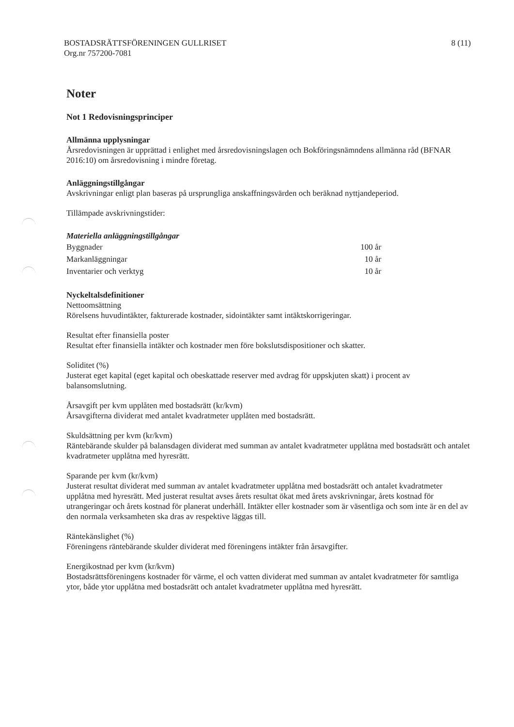BOSTADSRÄTTSFÖRENINGEN GULLRISET
Org.nr 757200-7081
8 (11)
Noter
Not 1 Redovisningsprinciper
Allmänna upplysningar
Årsredovisningen är upprättad i enlighet med årsredovisningslagen och Bokföringsnämndens allmänna råd (BFNAR 2016:10) om årsredovisning i mindre företag.
Anläggningstillgångar
Avskrivningar enligt plan baseras på ursprungliga anskaffningsvärden och beräknad nyttjandeperiod.
Tillämpade avskrivningstider:
Materiella anläggningstillgångar
| Byggnader | 100 år |
| Markanläggningar | 10 år |
| Inventarier och verktyg | 10 år |
Nyckeltalsdefinitioner
Nettoomsättning
Rörelsens huvudintäkter, fakturerade kostnader, sidointäkter samt intäktskorrigeringar.
Resultat efter finansiella poster
Resultat efter finansiella intäkter och kostnader men före bokslutsdispositioner och skatter.
Soliditet (%)
Justerat eget kapital (eget kapital och obeskattade reserver med avdrag för uppskjuten skatt) i procent av balansomslutning.
Årsavgift per kvm upplåten med bostadsrätt (kr/kvm)
Årsavgifterna dividerat med antalet kvadratmeter upplåten med bostadsrätt.
Skuldsättning per kvm (kr/kvm)
Räntebärande skulder på balansdagen dividerat med summan av antalet kvadratmeter upplåtna med bostadsrätt och antalet kvadratmeter upplåtna med hyresrätt.
Sparande per kvm (kr/kvm)
Justerat resultat dividerat med summan av antalet kvadratmeter upplåtna med bostadsrätt och antalet kvadratmeter upplåtna med hyresrätt. Med justerat resultat avses årets resultat ökat med årets avskrivningar, årets kostnad för utrangeringar och årets kostnad för planerat underhåll. Intäkter eller kostnader som är väsentliga och som inte är en del av den normala verksamheten ska dras av respektive läggas till.
Räntekänslighet (%)
Föreningens räntebärande skulder dividerat med föreningens intäkter från årsavgifter.
Energikostnad per kvm (kr/kvm)
Bostadsrättsföreningens kostnader för värme, el och vatten dividerat med summan av antalet kvadratmeter för samtliga ytor, både ytor upplåtna med bostadsrätt och antalet kvadratmeter upplåtna med hyresrätt.